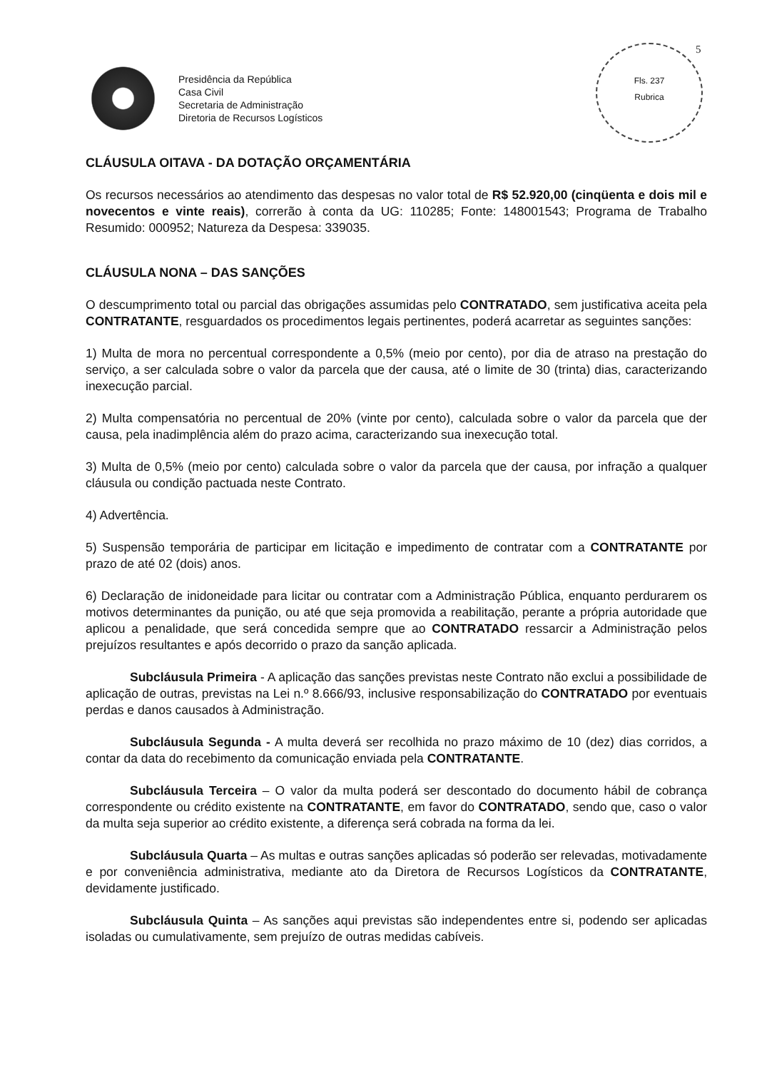5
Fls. 237
Rubrica
Presidência da República
Casa Civil
Secretaria de Administração
Diretoria de Recursos Logísticos
CLÁUSULA OITAVA - DA DOTAÇÃO ORÇAMENTÁRIA
Os recursos necessários ao atendimento das despesas no valor total de R$ 52.920,00 (cinqüenta e dois mil e novecentos e vinte reais), correrão à conta da UG: 110285; Fonte: 148001543; Programa de Trabalho Resumido: 000952; Natureza da Despesa: 339035.
CLÁUSULA NONA – DAS SANÇÕES
O descumprimento total ou parcial das obrigações assumidas pelo CONTRATADO, sem justificativa aceita pela CONTRATANTE, resguardados os procedimentos legais pertinentes, poderá acarretar as seguintes sanções:
1) Multa de mora no percentual correspondente a 0,5% (meio por cento), por dia de atraso na prestação do serviço, a ser calculada sobre o valor da parcela que der causa, até o limite de 30 (trinta) dias, caracterizando inexecução parcial.
2) Multa compensatória no percentual de 20% (vinte por cento), calculada sobre o valor da parcela que der causa, pela inadimplência além do prazo acima, caracterizando sua inexecução total.
3) Multa de 0,5% (meio por cento) calculada sobre o valor da parcela que der causa, por infração a qualquer cláusula ou condição pactuada neste Contrato.
4) Advertência.
5) Suspensão temporária de participar em licitação e impedimento de contratar com a CONTRATANTE por prazo de até 02 (dois) anos.
6) Declaração de inidoneidade para licitar ou contratar com a Administração Pública, enquanto perdurarem os motivos determinantes da punição, ou até que seja promovida a reabilitação, perante a própria autoridade que aplicou a penalidade, que será concedida sempre que ao CONTRATADO ressarcir a Administração pelos prejuízos resultantes e após decorrido o prazo da sanção aplicada.
Subcláusula Primeira - A aplicação das sanções previstas neste Contrato não exclui a possibilidade de aplicação de outras, previstas na Lei n.º 8.666/93, inclusive responsabilização do CONTRATADO por eventuais perdas e danos causados à Administração.
Subcláusula Segunda - A multa deverá ser recolhida no prazo máximo de 10 (dez) dias corridos, a contar da data do recebimento da comunicação enviada pela CONTRATANTE.
Subcláusula Terceira – O valor da multa poderá ser descontado do documento hábil de cobrança correspondente ou crédito existente na CONTRATANTE, em favor do CONTRATADO, sendo que, caso o valor da multa seja superior ao crédito existente, a diferença será cobrada na forma da lei.
Subcláusula Quarta – As multas e outras sanções aplicadas só poderão ser relevadas, motivadamente e por conveniência administrativa, mediante ato da Diretora de Recursos Logísticos da CONTRATANTE, devidamente justificado.
Subcláusula Quinta – As sanções aqui previstas são independentes entre si, podendo ser aplicadas isoladas ou cumulativamente, sem prejuízo de outras medidas cabíveis.